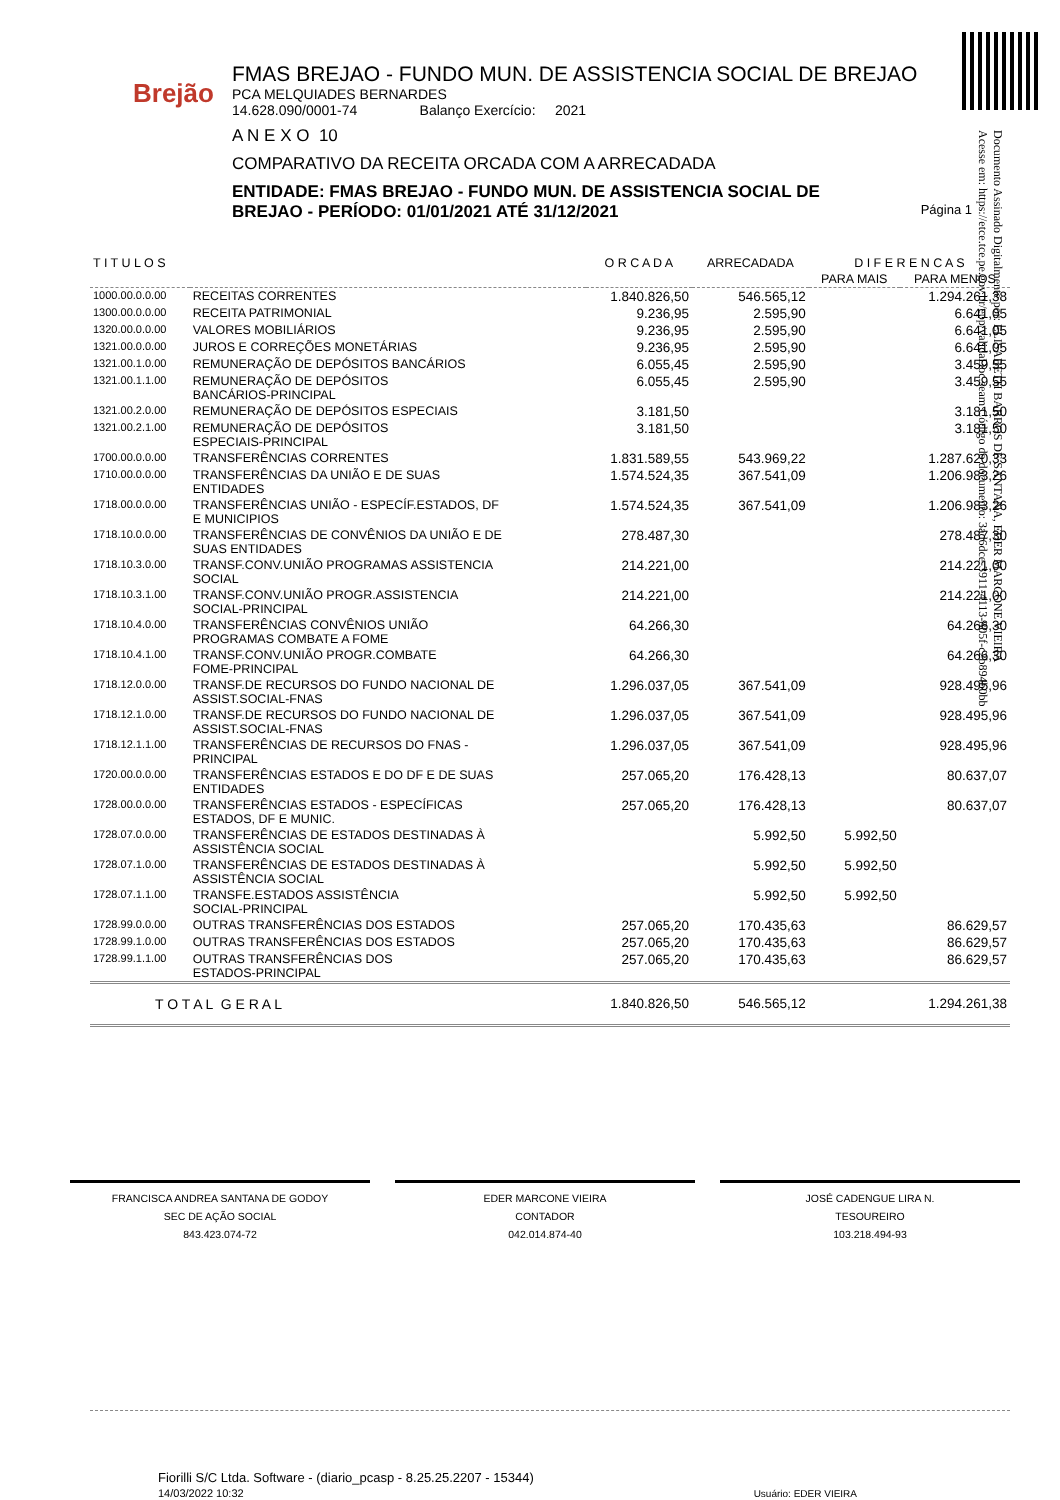Brejão
FMAS BREJAO - FUNDO MUN. DE ASSISTENCIA SOCIAL DE BREJAO
PCA MELQUIADES BERNARDES
14.628.090/0001-74 Balanço Exercício: 2021
A N E X O 10
COMPARATIVO DA RECEITA ORCADA COM A ARRECADADA
ENTIDADE: FMAS BREJAO - FUNDO MUN. DE ASSISTENCIA SOCIAL DE BREJAO - PERÍODO: 01/01/2021 ATÉ 31/12/2021 Página 1
Documento Assinado Digitalmente por: ELISABETH BARROS DE SANTANA, EDER MARCONE VIEIRA
Acesse em: https://etce.tce.pe.gov.br/epp/validaDoc.seam Código do documento: 3ad6dce-3911-4113-805f-c2b894b0bb
| T I T U L O S | | O R C A D A | ARRECADADA | D I F E R E N C A S | |
| --- | --- | --- | --- | --- | --- |
| | | | | PARA MAIS | PARA MENOS |
| 1000.00.0.0.00 | RECEITAS CORRENTES | 1.840.826,50 | 546.565,12 | | 1.294.261,38 |
| 1300.00.0.0.00 | RECEITA PATRIMONIAL | 9.236,95 | 2.595,90 | | 6.641,05 |
| 1320.00.0.0.00 | VALORES MOBILIÁRIOS | 9.236,95 | 2.595,90 | | 6.641,05 |
| 1321.00.0.0.00 | JUROS E CORREÇÕES MONETÁRIAS | 9.236,95 | 2.595,90 | | 6.641,05 |
| 1321.00.1.0.00 | REMUNERAÇÃO DE DEPÓSITOS BANCÁRIOS | 6.055,45 | 2.595,90 | | 3.459,55 |
| 1321.00.1.1.00 | REMUNERAÇÃO DE DEPÓSITOS BANCÁRIOS-PRINCIPAL | 6.055,45 | 2.595,90 | | 3.459,55 |
| 1321.00.2.0.00 | REMUNERAÇÃO DE DEPÓSITOS ESPECIAIS | 3.181,50 | | | 3.181,50 |
| 1321.00.2.1.00 | REMUNERAÇÃO DE DEPÓSITOS ESPECIAIS-PRINCIPAL | 3.181,50 | | | 3.181,50 |
| 1700.00.0.0.00 | TRANSFERÊNCIAS CORRENTES | 1.831.589,55 | 543.969,22 | | 1.287.620,33 |
| 1710.00.0.0.00 | TRANSFERÊNCIAS DA UNIÃO E DE SUAS ENTIDADES | 1.574.524,35 | 367.541,09 | | 1.206.983,26 |
| 1718.00.0.0.00 | TRANSFERÊNCIAS UNIÃO - ESPECÍF.ESTADOS, DF E MUNICIPIOS | 1.574.524,35 | 367.541,09 | | 1.206.983,26 |
| 1718.10.0.0.00 | TRANSFERÊNCIAS DE CONVÊNIOS DA UNIÃO E DE SUAS ENTIDADES | 278.487,30 | | | 278.487,30 |
| 1718.10.3.0.00 | TRANSF.CONV.UNIÃO PROGRAMAS ASSISTENCIA SOCIAL | 214.221,00 | | | 214.221,00 |
| 1718.10.3.1.00 | TRANSF.CONV.UNIÃO PROGR.ASSISTENCIA SOCIAL-PRINCIPAL | 214.221,00 | | | 214.221,00 |
| 1718.10.4.0.00 | TRANSFERÊNCIAS CONVÊNIOS UNIÃO PROGRAMAS COMBATE A FOME | 64.266,30 | | | 64.266,30 |
| 1718.10.4.1.00 | TRANSF.CONV.UNIÃO PROGR.COMBATE FOME-PRINCIPAL | 64.266,30 | | | 64.266,30 |
| 1718.12.0.0.00 | TRANSF.DE RECURSOS DO FUNDO NACIONAL DE ASSIST.SOCIAL-FNAS | 1.296.037,05 | 367.541,09 | | 928.495,96 |
| 1718.12.1.0.00 | TRANSF.DE RECURSOS DO FUNDO NACIONAL DE ASSIST.SOCIAL-FNAS | 1.296.037,05 | 367.541,09 | | 928.495,96 |
| 1718.12.1.1.00 | TRANSFERÊNCIAS DE RECURSOS DO FNAS - PRINCIPAL | 1.296.037,05 | 367.541,09 | | 928.495,96 |
| 1720.00.0.0.00 | TRANSFERÊNCIAS ESTADOS E DO DF E DE SUAS ENTIDADES | 257.065,20 | 176.428,13 | | 80.637,07 |
| 1728.00.0.0.00 | TRANSFERÊNCIAS ESTADOS - ESPECÍFICAS ESTADOS, DF E MUNIC. | 257.065,20 | 176.428,13 | | 80.637,07 |
| 1728.07.0.0.00 | TRANSFERÊNCIAS DE ESTADOS DESTINADAS À ASSISTÊNCIA SOCIAL | | 5.992,50 | 5.992,50 | |
| 1728.07.1.0.00 | TRANSFERÊNCIAS DE ESTADOS DESTINADAS À ASSISTÊNCIA SOCIAL | | 5.992,50 | 5.992,50 | |
| 1728.07.1.1.00 | TRANSFE.ESTADOS ASSISTÊNCIA SOCIAL-PRINCIPAL | | 5.992,50 | 5.992,50 | |
| 1728.99.0.0.00 | OUTRAS TRANSFERÊNCIAS DOS ESTADOS | 257.065,20 | 170.435,63 | | 86.629,57 |
| 1728.99.1.0.00 | OUTRAS TRANSFERÊNCIAS DOS ESTADOS | 257.065,20 | 170.435,63 | | 86.629,57 |
| 1728.99.1.1.00 | OUTRAS TRANSFERÊNCIAS DOS ESTADOS-PRINCIPAL | 257.065,20 | 170.435,63 | | 86.629,57 |
| T O T A L G E R A L | | 1.840.826,50 | 546.565,12 | | 1.294.261,38 |
FRANCISCA ANDREA SANTANA DE GODOY
SEC DE AÇÃO SOCIAL
843.423.074-72
EDER MARCONE VIEIRA
CONTADOR
042.014.874-40
JOSÉ CADENGUE LIRA N.
TESOUREIRO
103.218.494-93
Fiorilli S/C Ltda. Software - (diario_pcasp - 8.25.25.2207 - 15344)
14/03/2022 10:32 Usuário: EDER VIEIRA